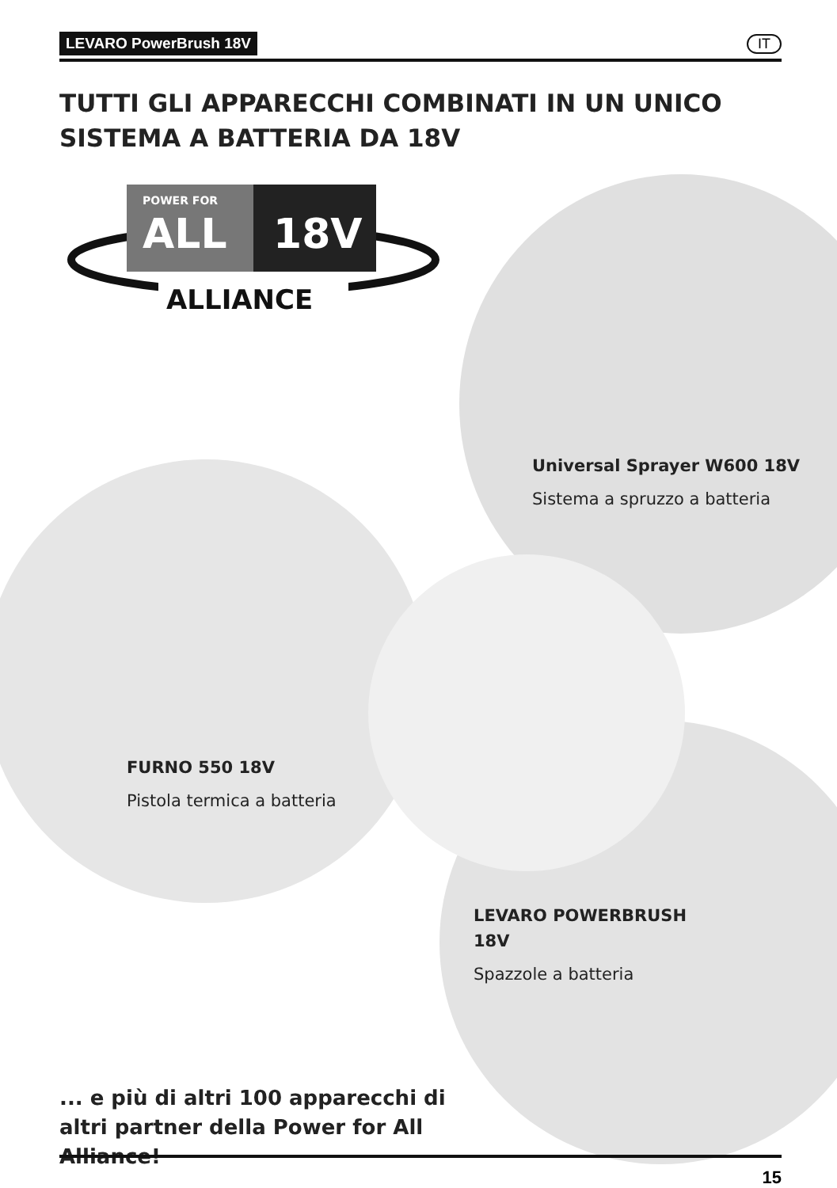LEVARO PowerBrush 18V IT
TUTTI GLI APPARECCHI COMBINATI IN UN UNICO
SISTEMA A BATTERIA DA 18V
POWER FOR
ALL
18V
ALLIANCE
Universal Sprayer W600 18V
Sistema a spruzzo a batteria
FURNO 550 18V
Pistola termica a batteria
LEVARO POWERBRUSH
18V
Spazzole a batteria
... e più di altri 100 apparecchi di
altri partner della Power for All
Alliance!
15